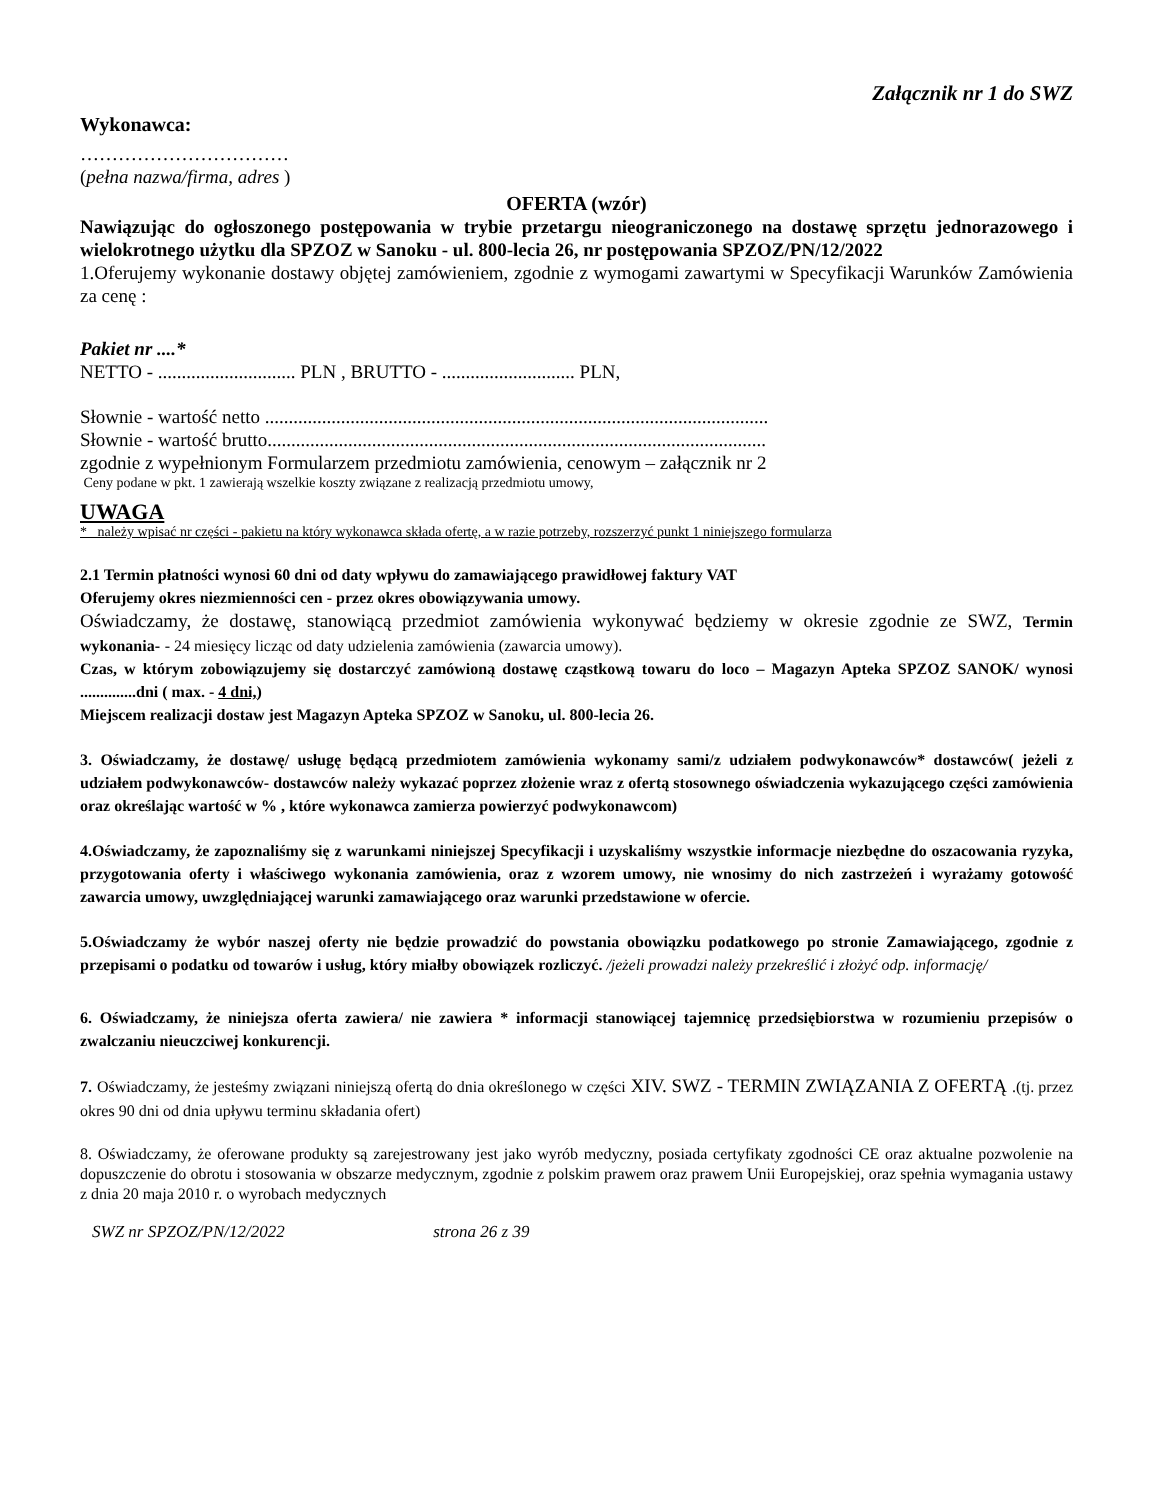Załącznik nr 1 do SWZ
Wykonawca:
……………………………
(pełna nazwa/firma, adres )
OFERTA (wzór)
Nawiązując do ogłoszonego postępowania w trybie przetargu nieograniczonego na dostawę sprzętu jednorazowego i wielokrotnego użytku dla SPZOZ w Sanoku - ul. 800-lecia 26, nr postępowania SPZOZ/PN/12/2022
1.Oferujemy wykonanie dostawy objętej zamówieniem, zgodnie z wymogami zawartymi w Specyfikacji Warunków Zamówienia za cenę :
Pakiet nr ....*
NETTO - ............................. PLN , BRUTTO - ............................ PLN,
Słownie - wartość netto ..........................................................................................................
Słownie - wartość brutto.........................................................................................................
zgodnie z wypełnionym Formularzem przedmiotu zamówienia, cenowym – załącznik nr 2
Ceny podane w pkt. 1 zawierają wszelkie koszty związane z realizacją przedmiotu umowy,
UWAGA
* należy wpisać nr części - pakietu na który wykonawca składa ofertę, a w razie potrzeby, rozszerzyć punkt 1 niniejszego formularza
2.1 Termin płatności wynosi 60 dni od daty wpływu do zamawiającego prawidłowej faktury VAT
Oferujemy okres niezmienności cen - przez okres obowiązywania umowy.
Oświadczamy, że dostawę, stanowiącą przedmiot zamówienia wykonywać będziemy w okresie zgodnie ze SWZ, Termin wykonania- - 24 miesięcy licząc od daty udzielenia zamówienia (zawarcia umowy).
Czas, w którym zobowiązujemy się dostarczyć zamówioną dostawę cząstkową towaru do loco – Magazyn Apteka SPZOZ SANOK/ wynosi ..............dni ( max. - 4 dni,)
Miejscem realizacji dostaw jest Magazyn Apteka SPZOZ w Sanoku, ul. 800-lecia 26.
3. Oświadczamy, że dostawę/ usługę będącą przedmiotem zamówienia wykonamy sami/z udziałem podwykonawców* dostawców( jeżeli z udziałem podwykonawców- dostawców należy wykazać poprzez złożenie wraz z ofertą stosownego oświadczenia wykazującego części zamówienia oraz określając wartość w % , które wykonawca zamierza powierzyć podwykonawcom)
4.Oświadczamy, że zapoznaliśmy się z warunkami niniejszej Specyfikacji i uzyskaliśmy wszystkie informacje niezbędne do oszacowania ryzyka, przygotowania oferty i właściwego wykonania zamówienia, oraz z wzorem umowy, nie wnosimy do nich zastrzeżeń i wyrażamy gotowość zawarcia umowy, uwzględniającej warunki zamawiającego oraz warunki przedstawione w ofercie.
5.Oświadczamy że wybór naszej oferty nie będzie prowadzić do powstania obowiązku podatkowego po stronie Zamawiającego, zgodnie z przepisami o podatku od towarów i usług, który miałby obowiązek rozliczyć. /jeżeli prowadzi należy przekreślić i złożyć odp. informację/
6. Oświadczamy, że niniejsza oferta zawiera/ nie zawiera * informacji stanowiącej tajemnicę przedsiębiorstwa w rozumieniu przepisów o zwalczaniu nieuczciwej konkurencji.
7. Oświadczamy, że jesteśmy związani niniejszą ofertą do dnia określonego w części XIV. SWZ - TERMIN ZWIĄZANIA Z OFERTĄ .(tj. przez okres 90 dni od dnia upływu terminu składania ofert)
8. Oświadczamy, że oferowane produkty są zarejestrowany jest jako wyrób medyczny, posiada certyfikaty zgodności CE oraz aktualne pozwolenie na dopuszczenie do obrotu i stosowania w obszarze medycznym, zgodnie z polskim prawem oraz prawem Unii Europejskiej, oraz spełnia wymagania ustawy z dnia 20 maja 2010 r. o wyrobach medycznych
SWZ nr SPZOZ/PN/12/2022 strona 26 z 39